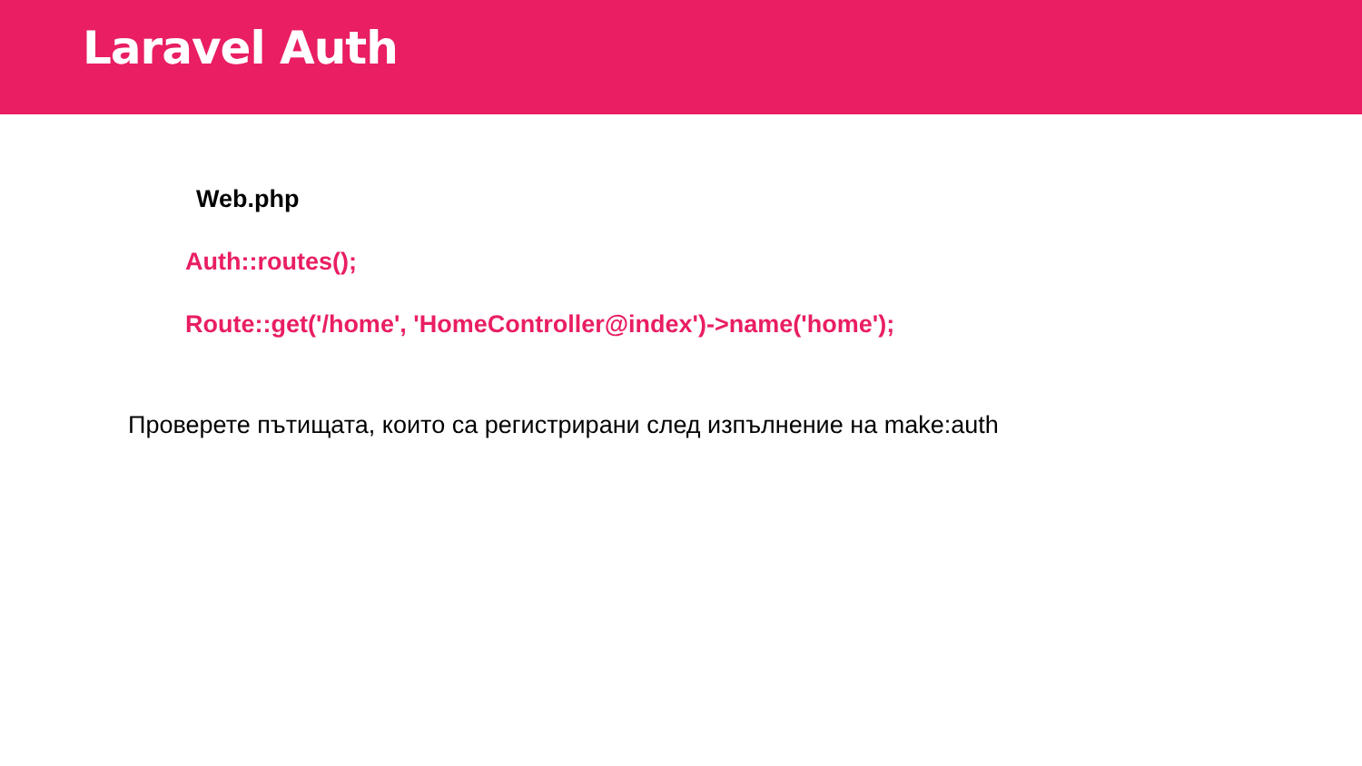Laravel Auth
Web.php
Auth::routes();
Route::get('/home', 'HomeController@index')->name('home');
Проверете пътищата, които са регистрирани след изпълнение на make:auth